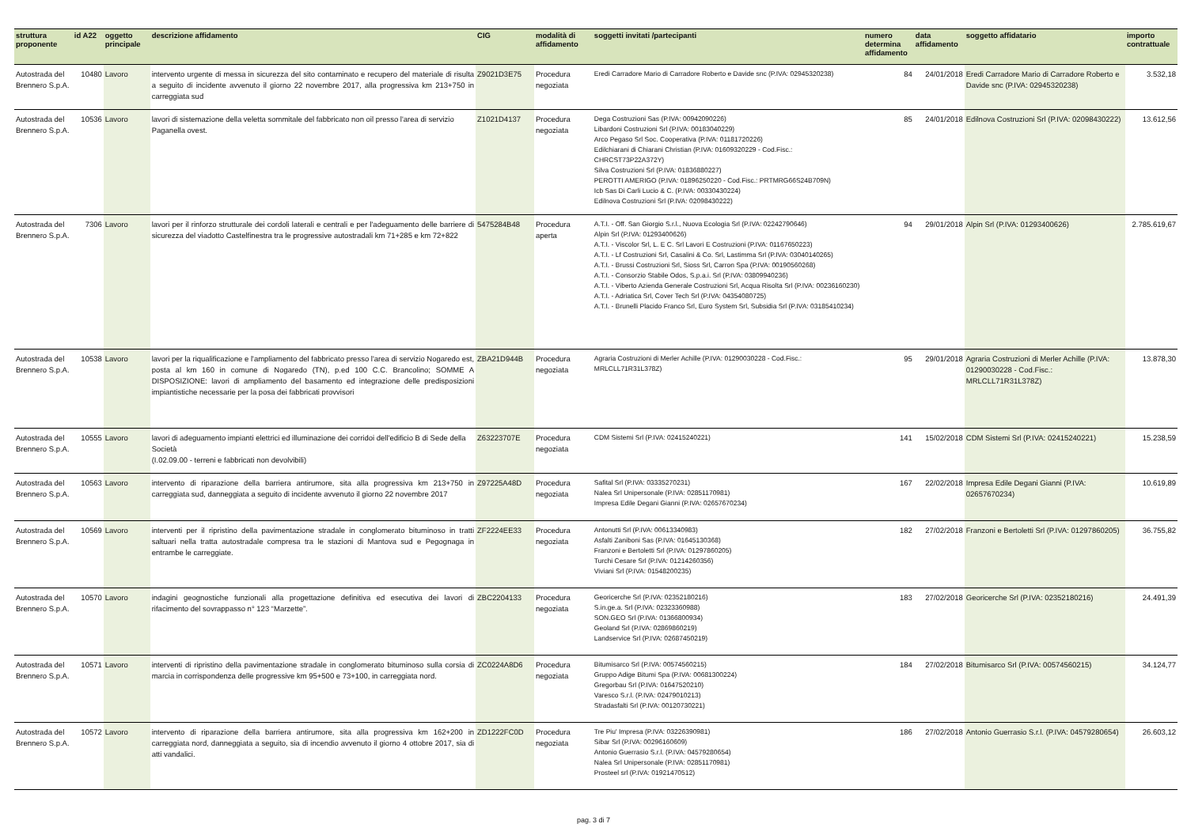| struttura proponente | id A22 | oggetto principale | descrizione affidamento | CIG | modalità di affidamento | soggetti invitati /partecipanti | numero determina affidamento | data affidamento | soggetto affidatario | importo contrattuale |
| --- | --- | --- | --- | --- | --- | --- | --- | --- | --- | --- |
| Autostrada del Brennero S.p.A. | 10480 | Lavoro | intervento urgente di messa in sicurezza del sito contaminato e recupero del materiale di risulta a seguito di incidente avvenuto il giorno 22 novembre 2017, alla progressiva km 213+750 in carreggiata sud | Z9021D3E75 | Procedura negoziata | Eredi Carradore Mario di Carradore Roberto e Davide snc (P.IVA: 02945320238) | 84 | 24/01/2018 | Eredi Carradore Mario di Carradore Roberto e Davide snc (P.IVA: 02945320238) | 3.532,18 |
| Autostrada del Brennero S.p.A. | 10536 | Lavoro | lavori di sistemazione della veletta sommitale del fabbricato non oil presso l'area di servizio Paganella ovest. | Z1021D4137 | Procedura negoziata | Dega Costruzioni Sas (P.IVA: 00942090226) Libardoni Costruzioni Srl (P.IVA: 00183040229) Arco Pegaso Srl Soc. Cooperativa (P.IVA: 01181720226) Edilchiarani di Chiarani Christian (P.IVA: 01609320229 - Cod.Fisc.: CHRCST73P22A372Y) Silva Costruzioni Srl (P.IVA: 01836880227) PEROTTI AMERIGO (P.IVA: 01896250220 - Cod.Fisc.: PRTMRG66S24B709N) Icb Sas Di Carli Lucio & C. (P.IVA: 00330430224) Edilnova Costruzioni Srl (P.IVA: 02098430222) | 85 | 24/01/2018 | Edilnova Costruzioni Srl (P.IVA: 02098430222) | 13.612,56 |
| Autostrada del Brennero S.p.A. | 7306 | Lavoro | lavori per il rinforzo strutturale dei cordoli laterali e centrali e per l'adeguamento delle barriere di sicurezza del viadotto Castelfinestra tra le progressive autostradali km 71+285 e km 72+822 | 5475284B48 | Procedura aperta | A.T.I. - Off. San Giorgio S.r.l., Nuova Ecologia Srl (P.IVA: 02242790646) Alpin Srl (P.IVA: 01293400626) A.T.I. - Viscolor Srl, L. E C. Srl Lavori E Costruzioni (P.IVA: 01167650223) A.T.I. - Lf Costruzioni Srl, Casalini & Co. Srl, Lastimma Srl (P.IVA: 03040140265) A.T.I. - Brussi Costruzioni Srl, Sioss Srl, Carron Spa (P.IVA: 00190560268) A.T.I. - Consorzio Stabile Odos, S.p.a.i. Srl (P.IVA: 03809940236) A.T.I. - Viberto Azienda Generale Costruzioni Srl, Acqua Risolta Srl (P.IVA: 00236160230) A.T.I. - Adriatica Srl, Cover Tech Srl (P.IVA: 04354080725) A.T.I. - Brunelli Placido Franco Srl, Euro System Srl, Subsidia Srl (P.IVA: 03185410234) | 94 | 29/01/2018 | Alpin Srl (P.IVA: 01293400626) | 2.785.619,67 |
| Autostrada del Brennero S.p.A. | 10538 | Lavoro | lavori per la riqualificazione e l'ampliamento del fabbricato presso l'area di servizio Nogaredo est, posta al km 160 in comune di Nogaredo (TN), p.ed 100 C.C. Brancolino; SOMME A DISPOSIZIONE: lavori di ampliamento del basamento ed integrazione delle predisposizioni impiantistiche necessarie per la posa dei fabbricati provvisori | ZBA21D944B | Procedura negoziata | Agraria Costruzioni di Merler Achille (P.IVA: 01290030228 - Cod.Fisc.: MRLCLL71R31L378Z) | 95 | 29/01/2018 | Agraria Costruzioni di Merler Achille (P.IVA: 01290030228 - Cod.Fisc.: MRLCLL71R31L378Z) | 13.878,30 |
| Autostrada del Brennero S.p.A. | 10555 | Lavoro | lavori di adeguamento impianti elettrici ed illuminazione dei corridoi dell'edificio B di Sede della Società (I.02.09.00 - terreni e fabbricati non devolvibili) | Z63223707E | Procedura negoziata | CDM Sistemi Srl (P.IVA: 02415240221) | 141 | 15/02/2018 | CDM Sistemi Srl (P.IVA: 02415240221) | 15.238,59 |
| Autostrada del Brennero S.p.A. | 10563 | Lavoro | intervento di riparazione della barriera antirumore, sita alla progressiva km 213+750 in carreggiata sud, danneggiata a seguito di incidente avvenuto il giorno 22 novembre 2017 | Z97225A48D | Procedura negoziata | Safital Srl (P.IVA: 03335270231) Nalea Srl Unipersonale (P.IVA: 02851170981) Impresa Edile Degani Gianni (P.IVA: 02657670234) | 167 | 22/02/2018 | Impresa Edile Degani Gianni (P.IVA: 02657670234) | 10.619,89 |
| Autostrada del Brennero S.p.A. | 10569 | Lavoro | interventi per il ripristino della pavimentazione stradale in conglomerato bituminoso in tratti saltuari nella tratta autostradale compresa tra le stazioni di Mantova sud e Pegognaga in entrambe le carreggiate. | ZF2224EE33 | Procedura negoziata | Antonutti Srl (P.IVA: 00613340983) Asfalti Zaniboni Sas (P.IVA: 01645130368) Franzoni e Bertoletti Srl (P.IVA: 01297860205) Turchi Cesare Srl (P.IVA: 01214260356) Viviani Srl (P.IVA: 01548200235) | 182 | 27/02/2018 | Franzoni e Bertoletti Srl (P.IVA: 01297860205) | 36.755,82 |
| Autostrada del Brennero S.p.A. | 10570 | Lavoro | indagini geognostiche funzionali alla progettazione definitiva ed esecutiva dei lavori di rifacimento del sovrappasso n° 123 “Marzette”. | ZBC2204133 | Procedura negoziata | Georicerche Srl (P.IVA: 02352180216) S.in.ge.a. Srl (P.IVA: 02323360988) SON.GEO Srl (P.IVA: 01366800934) Geoland Srl (P.IVA: 02869860219) Landservice Srl (P.IVA: 02687450219) | 183 | 27/02/2018 | Georicerche Srl (P.IVA: 02352180216) | 24.491,39 |
| Autostrada del Brennero S.p.A. | 10571 | Lavoro | interventi di ripristino della pavimentazione stradale in conglomerato bituminoso sulla corsia di marcia in corrispondenza delle progressive km 95+500 e 73+100, in carreggiata nord. | ZC0224A8D6 | Procedura negoziata | Bitumisarco Srl (P.IVA: 00574560215) Gruppo Adige Bitumi Spa (P.IVA: 00681300224) Gregorbau Srl (P.IVA: 01647520210) Varesco S.r.l. (P.IVA: 02479010213) Stradasfalti Srl (P.IVA: 00120730221) | 184 | 27/02/2018 | Bitumisarco Srl (P.IVA: 00574560215) | 34.124,77 |
| Autostrada del Brennero S.p.A. | 10572 | Lavoro | intervento di riparazione della barriera antirumore, sita alla progressiva km 162+200 in carreggiata nord, danneggiata a seguito, sia di incendio avvenuto il giorno 4 ottobre 2017, sia di atti vandalici. | ZD1222FC0D | Procedura negoziata | Tre Piu' Impresa (P.IVA: 03226390981) Sibar Srl (P.IVA: 00296160609) Antonio Guerrasio S.r.l. (P.IVA: 04579280654) Nalea Srl Unipersonale (P.IVA: 02851170981) Prosteel srl (P.IVA: 01921470512) | 186 | 27/02/2018 | Antonio Guerrasio S.r.l. (P.IVA: 04579280654) | 26.603,12 |
pag. 3 di 7